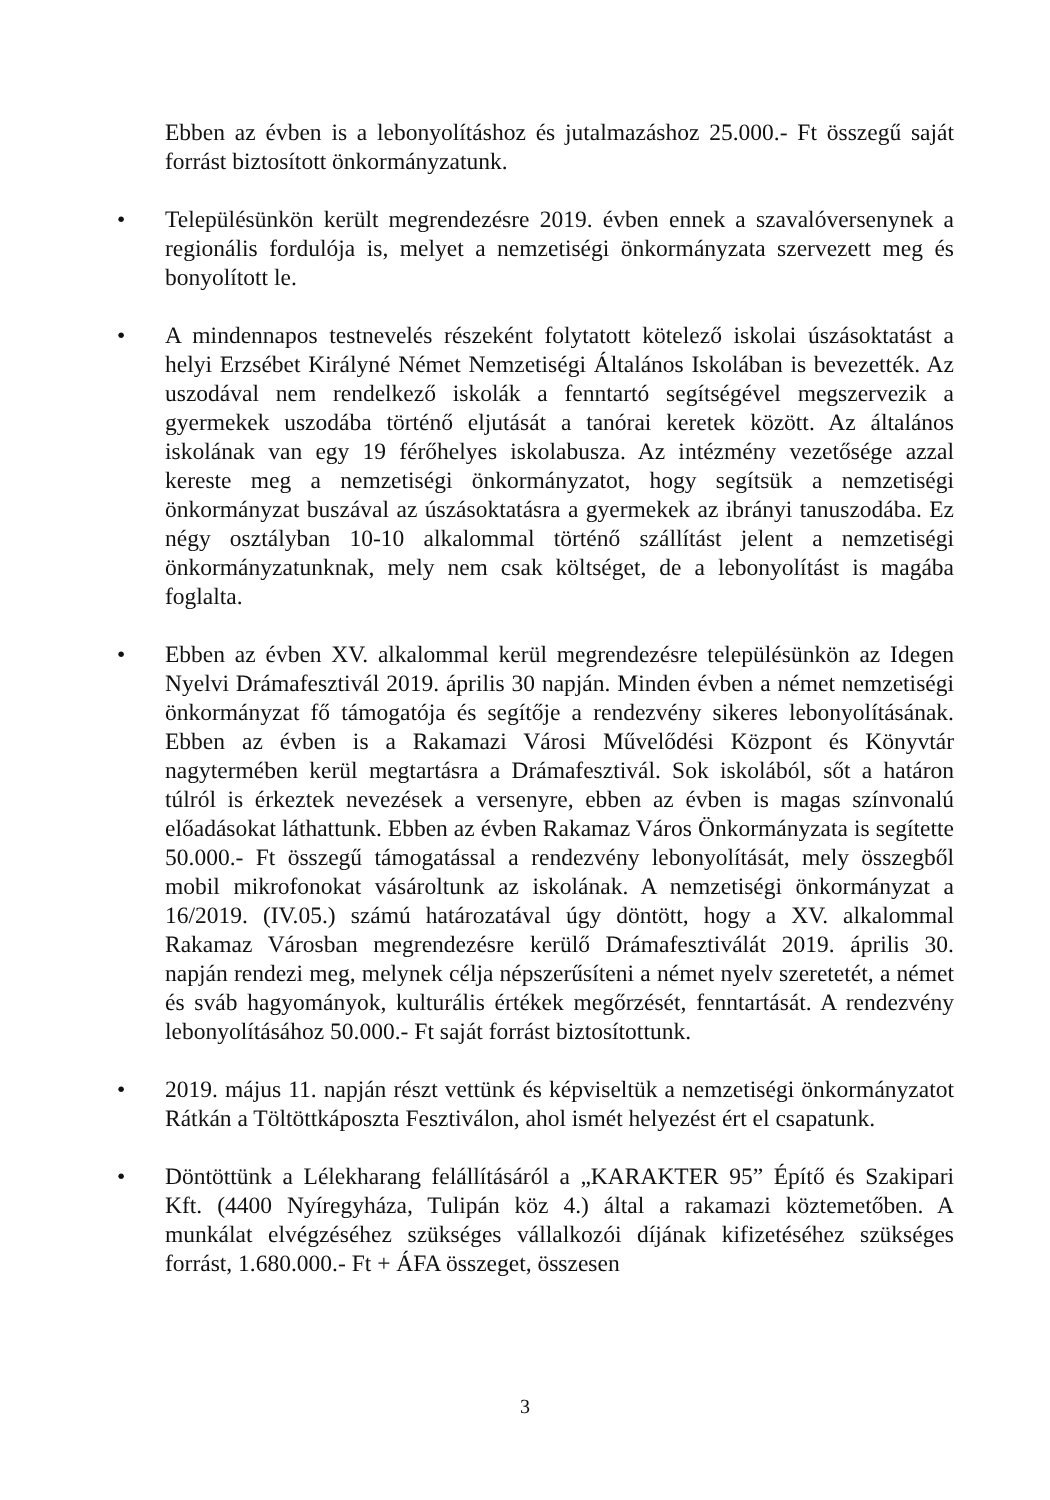Ebben az évben is a lebonyolításhoz és jutalmazáshoz 25.000.- Ft összegű saját forrást biztosított önkormányzatunk.
• Településünkön került megrendezésre 2019. évben ennek a szavalóversenynek a regionális fordulója is, melyet a nemzetiségi önkormányzata szervezett meg és bonyolított le.
• A mindennapos testnevelés részeként folytatott kötelező iskolai úszásoktatást a helyi Erzsébet Királyné Német Nemzetiségi Általános Iskolában is bevezették. Az uszodával nem rendelkező iskolák a fenntartó segítségével megszervezik a gyermekek uszodába történő eljutását a tanórai keretek között. Az általános iskolának van egy 19 férőhelyes iskolabusza. Az intézmény vezetősége azzal kereste meg a nemzetiségi önkormányzatot, hogy segítsük a nemzetiségi önkormányzat buszával az úszásoktatásra a gyermekek az ibrányi tanuszodába. Ez négy osztályban 10-10 alkalommal történő szállítást jelent a nemzetiségi önkormányzatunknak, mely nem csak költséget, de a lebonyolítást is magába foglalta.
• Ebben az évben XV. alkalommal kerül megrendezésre településünkön az Idegen Nyelvi Drámafesztivál 2019. április 30 napján. Minden évben a német nemzetiségi önkormányzat fő támogatója és segítője a rendezvény sikeres lebonyolításának. Ebben az évben is a Rakamazi Városi Művelődési Központ és Könyvtár nagytermében kerül megtartásra a Drámafesztivál. Sok iskolából, sőt a határon túlról is érkeztek nevezések a versenyre, ebben az évben is magas színvonalú előadásokat láthattunk. Ebben az évben Rakamaz Város Önkormányzata is segítette 50.000.- Ft összegű támogatással a rendezvény lebonyolítását, mely összegből mobil mikrofonokat vásároltunk az iskolának. A nemzetiségi önkormányzat a 16/2019. (IV.05.) számú határozatával úgy döntött, hogy a XV. alkalommal Rakamaz Városban megrendezésre kerülő Drámafesztiválát 2019. április 30. napján rendezi meg, melynek célja népszerűsíteni a német nyelv szeretetét, a német és sváb hagyományok, kulturális értékek megőrzését, fenntartását. A rendezvény lebonyolításához 50.000.- Ft saját forrást biztosítottunk.
• 2019. május 11. napján részt vettünk és képviseltük a nemzetiségi önkormányzatot Rátkán a Töltöttkáposzta Fesztiválon, ahol ismét helyezést ért el csapatunk.
• Döntöttünk a Lélekharang felállításáról a „KARAKTER 95” Építő és Szakipari Kft. (4400 Nyíregyháza, Tulipán köz 4.) által a rakamazi köztemetőben. A munkálat elvégzéséhez szükséges vállalkozói díjának kifizetéséhez szükséges forrást, 1.680.000.- Ft + ÁFA összeget, összesen
3